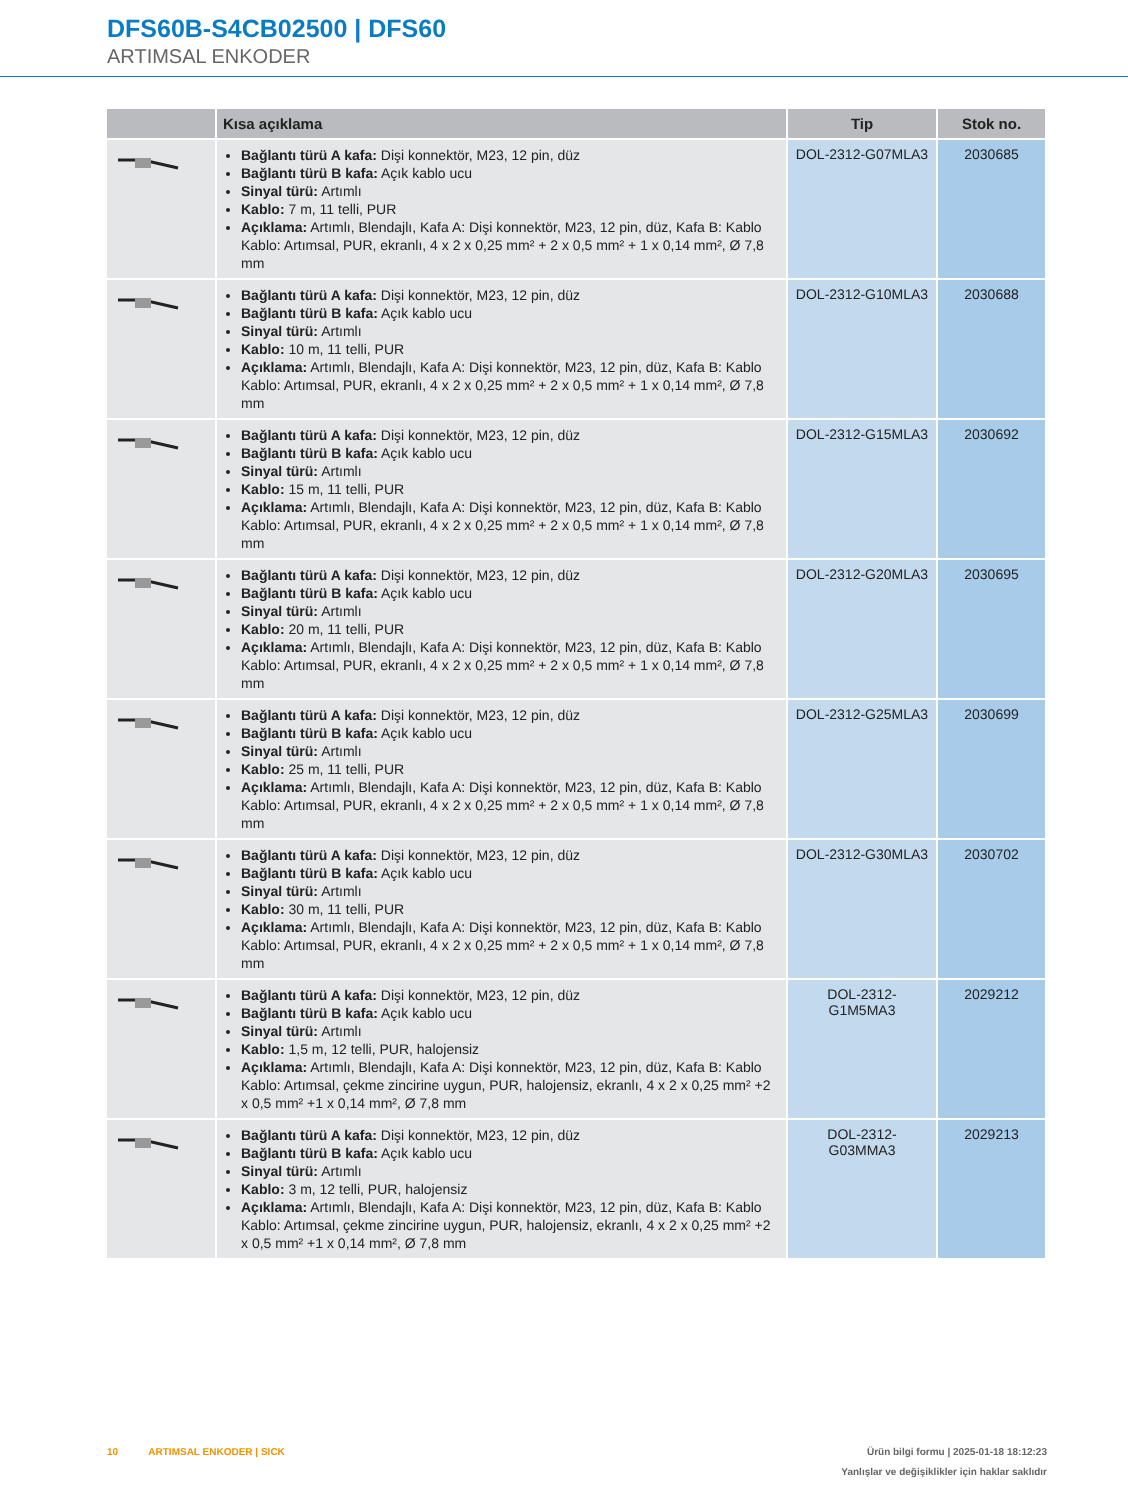DFS60B-S4CB02500 | DFS60
ARTIMSAL ENKODER
| | Kısa açıklama | Tip | Stok no. |
| --- | --- | --- | --- |
| | Bağlantı türü A kafa: Dişi konnektör, M23, 12 pin, düz Bağlantı türü B kafa: Açık kablo ucu Sinyal türü: Artımlı Kablo: 7 m, 11 telli, PUR Açıklama: Artımlı, Blendajlı, Kafa A: Dişi konnektör, M23, 12 pin, düz, Kafa B: Kablo Kablo: Artımsal, PUR, ekranlı, 4 x 2 x 0,25 mm² + 2 x 0,5 mm² + 1 x 0,14 mm², Ø 7,8 mm | DOL-2312-G07MLA3 | 2030685 |
| | Bağlantı türü A kafa: Dişi konnektör, M23, 12 pin, düz Bağlantı türü B kafa: Açık kablo ucu Sinyal türü: Artımlı Kablo: 10 m, 11 telli, PUR Açıklama: Artımlı, Blendajlı, Kafa A: Dişi konnektör, M23, 12 pin, düz, Kafa B: Kablo Kablo: Artımsal, PUR, ekranlı, 4 x 2 x 0,25 mm² + 2 x 0,5 mm² + 1 x 0,14 mm², Ø 7,8 mm | DOL-2312-G10MLA3 | 2030688 |
| | Bağlantı türü A kafa: Dişi konnektör, M23, 12 pin, düz Bağlantı türü B kafa: Açık kablo ucu Sinyal türü: Artımlı Kablo: 15 m, 11 telli, PUR Açıklama: Artımlı, Blendajlı, Kafa A: Dişi konnektör, M23, 12 pin, düz, Kafa B: Kablo Kablo: Artımsal, PUR, ekranlı, 4 x 2 x 0,25 mm² + 2 x 0,5 mm² + 1 x 0,14 mm², Ø 7,8 mm | DOL-2312-G15MLA3 | 2030692 |
| | Bağlantı türü A kafa: Dişi konnektör, M23, 12 pin, düz Bağlantı türü B kafa: Açık kablo ucu Sinyal türü: Artımlı Kablo: 20 m, 11 telli, PUR Açıklama: Artımlı, Blendajlı, Kafa A: Dişi konnektör, M23, 12 pin, düz, Kafa B: Kablo Kablo: Artımsal, PUR, ekranlı, 4 x 2 x 0,25 mm² + 2 x 0,5 mm² + 1 x 0,14 mm², Ø 7,8 mm | DOL-2312-G20MLA3 | 2030695 |
| | Bağlantı türü A kafa: Dişi konnektör, M23, 12 pin, düz Bağlantı türü B kafa: Açık kablo ucu Sinyal türü: Artımlı Kablo: 25 m, 11 telli, PUR Açıklama: Artımlı, Blendajlı, Kafa A: Dişi konnektör, M23, 12 pin, düz, Kafa B: Kablo Kablo: Artımsal, PUR, ekranlı, 4 x 2 x 0,25 mm² + 2 x 0,5 mm² + 1 x 0,14 mm², Ø 7,8 mm | DOL-2312-G25MLA3 | 2030699 |
| | Bağlantı türü A kafa: Dişi konnektör, M23, 12 pin, düz Bağlantı türü B kafa: Açık kablo ucu Sinyal türü: Artımlı Kablo: 30 m, 11 telli, PUR Açıklama: Artımlı, Blendajlı, Kafa A: Dişi konnektör, M23, 12 pin, düz, Kafa B: Kablo Kablo: Artımsal, PUR, ekranlı, 4 x 2 x 0,25 mm² + 2 x 0,5 mm² + 1 x 0,14 mm², Ø 7,8 mm | DOL-2312-G30MLA3 | 2030702 |
| | Bağlantı türü A kafa: Dişi konnektör, M23, 12 pin, düz Bağlantı türü B kafa: Açık kablo ucu Sinyal türü: Artımlı Kablo: 1,5 m, 12 telli, PUR, halojensiz Açıklama: Artımlı, Blendajlı, Kafa A: Dişi konnektör, M23, 12 pin, düz, Kafa B: Kablo Kablo: Artımsal, çekme zincirine uygun, PUR, halojensiz, ekranlı, 4 x 2 x 0,25 mm² +2 x 0,5 mm² +1 x 0,14 mm², Ø 7,8 mm | DOL-2312- G1M5MA3 | 2029212 |
| | Bağlantı türü A kafa: Dişi konnektör, M23, 12 pin, düz Bağlantı türü B kafa: Açık kablo ucu Sinyal türü: Artımlı Kablo: 3 m, 12 telli, PUR, halojensiz Açıklama: Artımlı, Blendajlı, Kafa A: Dişi konnektör, M23, 12 pin, düz, Kafa B: Kablo Kablo: Artımsal, çekme zincirine uygun, PUR, halojensiz, ekranlı, 4 x 2 x 0,25 mm² +2 x 0,5 mm² +1 x 0,14 mm², Ø 7,8 mm | DOL-2312- G03MMA3 | 2029213 |
10 ARTIMSAL ENKODER | SICK
Ürün bilgi formu | 2025-01-18 18:12:23
Yanlışlar ve değişiklikler için haklar saklıdır